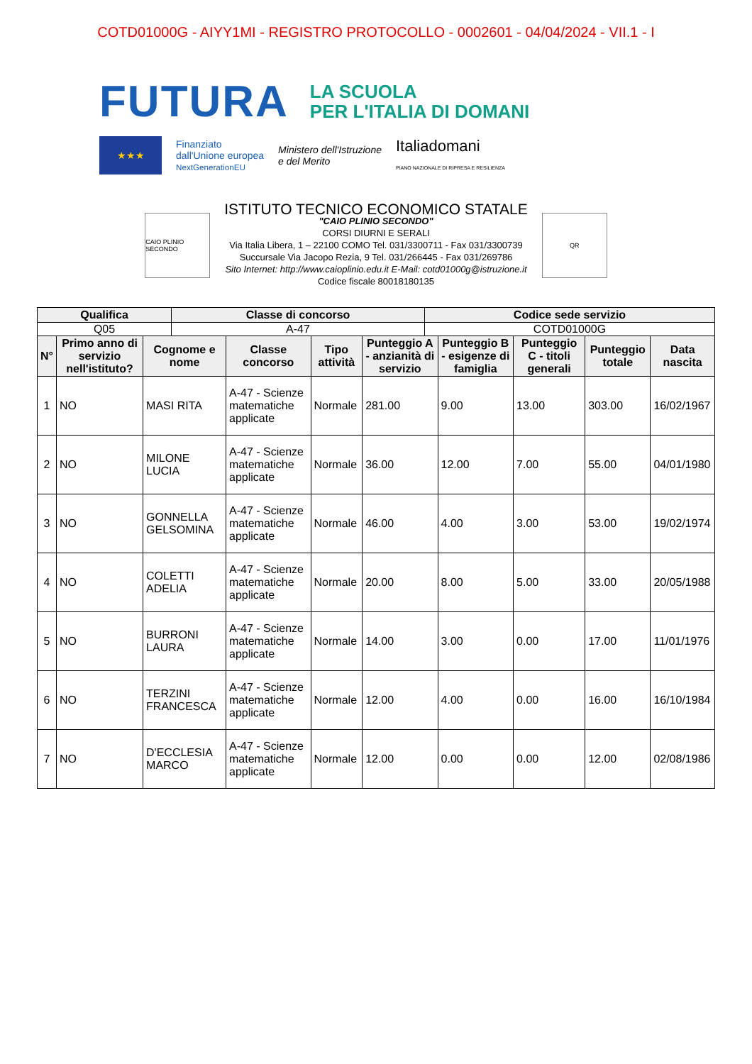COTD01000G - AIYY1MI - REGISTRO PROTOCOLLO - 0002601 - 04/04/2024 - VII.1 - I
FUTURA LA SCUOLA
PER L'ITALIA DI DOMANI
★★★
Finanziato
dall'Unione europea
NextGenerationEU
Ministero dell'Istruzione
e del Merito
Italiadomani
PIANO NAZIONALE DI RIPRESA E RESILIENZA
CAIO PLINIO SECONDO
ISTITUTO TECNICO ECONOMICO STATALE
"CAIO PLINIO SECONDO"
CORSI DIURNI E SERALI
Via Italia Libera, 1 – 22100 COMO Tel. 031/3300711 - Fax 031/3300739
Succursale Via Jacopo Rezia, 9 Tel. 031/266445 - Fax 031/269786
Sito Internet: http://www.caioplinio.edu.it E-Mail: cotd01000g@istruzione.it
Codice fiscale 80018180135
QR
| Qualifica | Classe di concorso | Codice sede servizio |
| --- | --- | --- |
| Q05 | A-47 | COTD01000G |
| N° | Primo anno di servizio nell'istituto? | Cognome e nome | Classe concorso | Tipo attività | Punteggio A - anzianità di servizio | Punteggio B - esigenze di famiglia | Punteggio C - titoli generali | Punteggio totale | Data nascita |
| --- | --- | --- | --- | --- | --- | --- | --- | --- | --- |
| 1 | NO | MASI RITA | A-47 - Scienze matematiche applicate | Normale | 281.00 | 9.00 | 13.00 | 303.00 | 16/02/1967 |
| 2 | NO | MILONE LUCIA | A-47 - Scienze matematiche applicate | Normale | 36.00 | 12.00 | 7.00 | 55.00 | 04/01/1980 |
| 3 | NO | GONNELLA GELSOMINA | A-47 - Scienze matematiche applicate | Normale | 46.00 | 4.00 | 3.00 | 53.00 | 19/02/1974 |
| 4 | NO | COLETTI ADELIA | A-47 - Scienze matematiche applicate | Normale | 20.00 | 8.00 | 5.00 | 33.00 | 20/05/1988 |
| 5 | NO | BURRONI LAURA | A-47 - Scienze matematiche applicate | Normale | 14.00 | 3.00 | 0.00 | 17.00 | 11/01/1976 |
| 6 | NO | TERZINI FRANCESCA | A-47 - Scienze matematiche applicate | Normale | 12.00 | 4.00 | 0.00 | 16.00 | 16/10/1984 |
| 7 | NO | D'ECCLESIA MARCO | A-47 - Scienze matematiche applicate | Normale | 12.00 | 0.00 | 0.00 | 12.00 | 02/08/1986 |